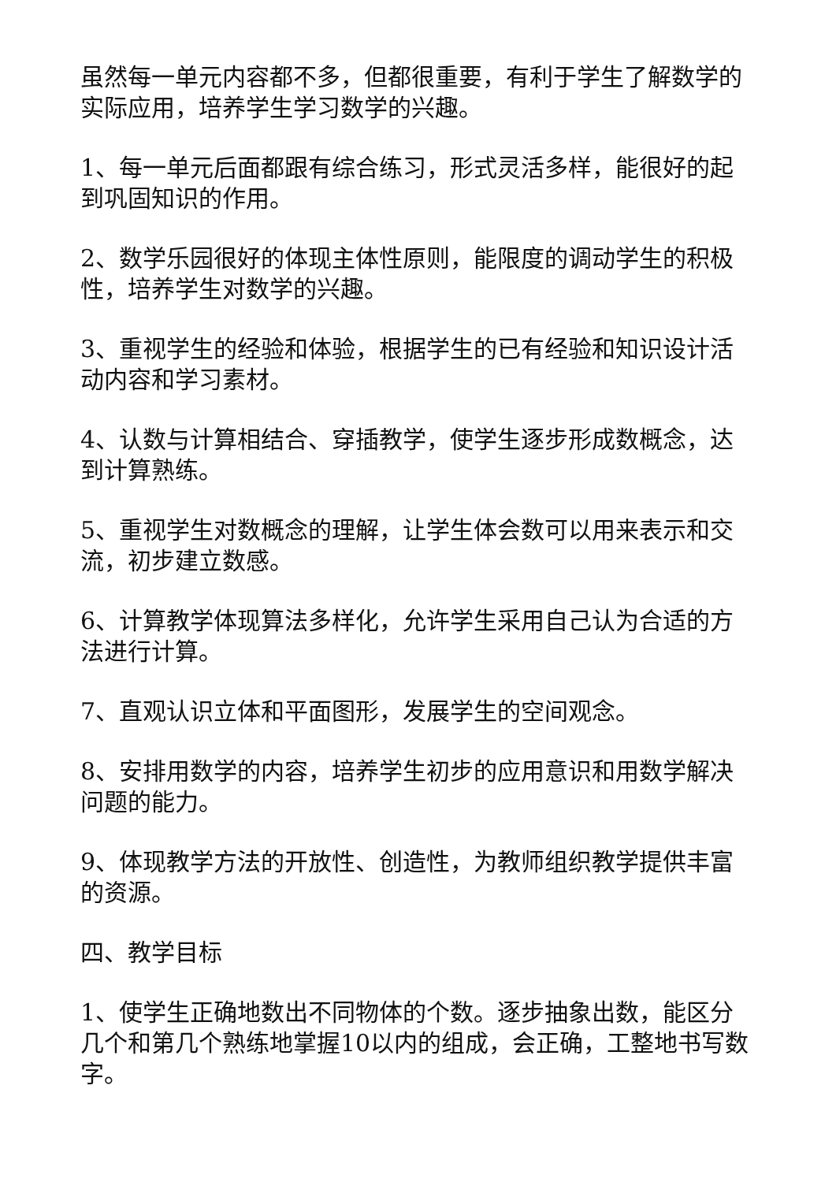虽然每一单元内容都不多，但都很重要，有利于学生了解数学的实际应用，培养学生学习数学的兴趣。
1、每一单元后面都跟有综合练习，形式灵活多样，能很好的起到巩固知识的作用。
2、数学乐园很好的体现主体性原则，能限度的调动学生的积极性，培养学生对数学的兴趣。
3、重视学生的经验和体验，根据学生的已有经验和知识设计活动内容和学习素材。
4、认数与计算相结合、穿插教学，使学生逐步形成数概念，达到计算熟练。
5、重视学生对数概念的理解，让学生体会数可以用来表示和交流，初步建立数感。
6、计算教学体现算法多样化，允许学生采用自己认为合适的方法进行计算。
7、直观认识立体和平面图形，发展学生的空间观念。
8、安排用数学的内容，培养学生初步的应用意识和用数学解决问题的能力。
9、体现教学方法的开放性、创造性，为教师组织教学提供丰富的资源。
四、教学目标
1、使学生正确地数出不同物体的个数。逐步抽象出数，能区分几个和第几个熟练地掌握10以内的组成，会正确，工整地书写数字。